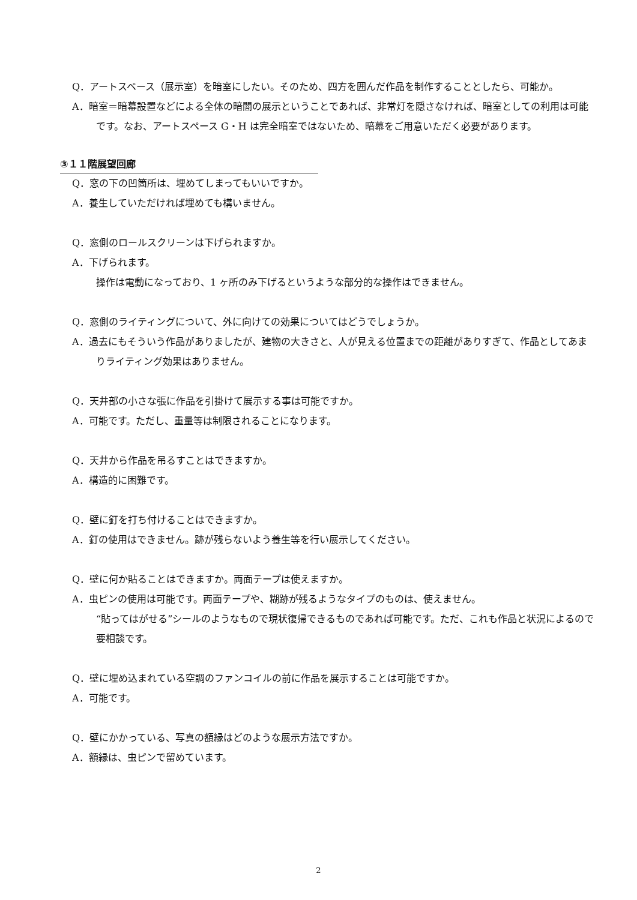Q．アートスペース（展示室）を暗室にしたい。そのため、四方を囲んだ作品を制作することとしたら、可能か。
A．暗室＝暗幕設置などによる全体の暗闇の展示ということであれば、非常灯を隠さなければ、暗室としての利用は可能です。なお、アートスペース G・H は完全暗室ではないため、暗幕をご用意いただく必要があります。
③１１階展望回廊
Q．窓の下の凹箇所は、埋めてしまってもいいですか。
A．養生していただければ埋めても構いません。
Q．窓側のロールスクリーンは下げられますか。
A．下げられます。
操作は電動になっており、1 ヶ所のみ下げるというような部分的な操作はできません。
Q．窓側のライティングについて、外に向けての効果についてはどうでしょうか。
A．過去にもそういう作品がありましたが、建物の大きさと、人が見える位置までの距離がありすぎて、作品としてあまりライティング効果はありません。
Q．天井部の小さな張に作品を引掛けて展示する事は可能ですか。
A．可能です。ただし、重量等は制限されることになります。
Q．天井から作品を吊るすことはできますか。
A．構造的に困難です。
Q．壁に釘を打ち付けることはできますか。
A．釘の使用はできません。跡が残らないよう養生等を行い展示してください。
Q．壁に何か貼ることはできますか。両面テープは使えますか。
A．虫ピンの使用は可能です。両面テープや、糊跡が残るようなタイプのものは、使えません。
“貼ってはがせる”シールのようなもので現状復帰できるものであれば可能です。ただ、これも作品と状況によるので要相談です。
Q．壁に埋め込まれている空調のファンコイルの前に作品を展示することは可能ですか。
A．可能です。
Q．壁にかかっている、写真の額縁はどのような展示方法ですか。
A．額縁は、虫ピンで留めています。
2